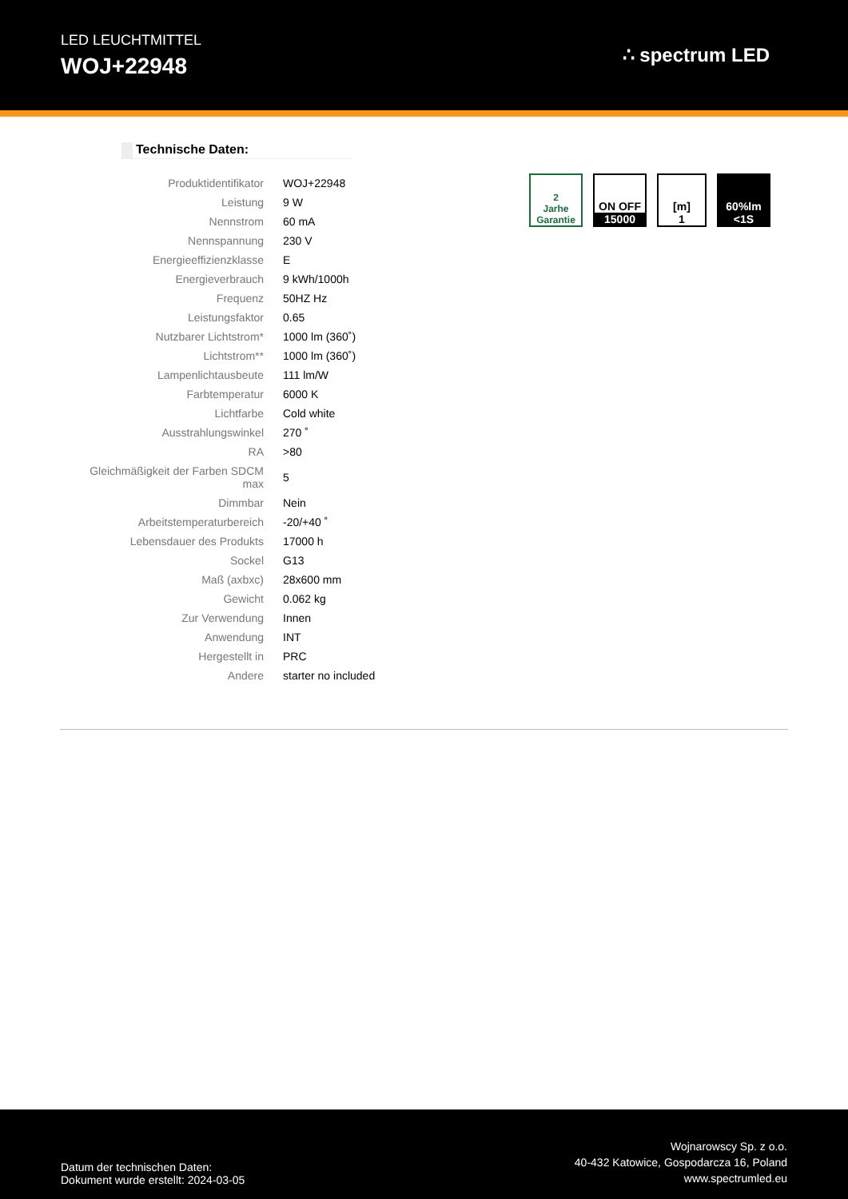LED LEUCHTMITTEL
WOJ+22948
∴ spectrum LED
Technische Daten:
| Produktidentifikator | WOJ+22948 |
| Leistung | 9 W |
| Nennstrom | 60 mA |
| Nennspannung | 230 V |
| Energieeffizienzklasse | E |
| Energieverbrauch | 9 kWh/1000h |
| Frequenz | 50HZ Hz |
| Leistungsfaktor | 0.65 |
| Nutzbarer Lichtstrom* | 1000 lm (360˚) |
| Lichtstrom** | 1000 lm (360˚) |
| Lampenlichtausbeute | 111 lm/W |
| Farbtemperatur | 6000 K |
| Lichtfarbe | Cold white |
| Ausstrahlungswinkel | 270 ˚ |
| RA | >80 |
| Gleichmäßigkeit der Farben SDCM max | 5 |
| Dimmbar | Nein |
| Arbeitstemperaturbereich | -20/+40 ˚ |
| Lebensdauer des Produkts | 17000 h |
| Sockel | G13 |
| Maß (axbxc) | 28x600 mm |
| Gewicht | 0.062 kg |
| Zur Verwendung | Innen |
| Anwendung | INT |
| Hergestellt in | PRC |
| Andere | starter no included |
2
Jarhe
Garantie
ON OFF
15000
[m]
1
60%lm
<1S
Datum der technischen Daten:
Dokument wurde erstellt: 2024-03-05
Wojnarowscy Sp. z o.o.
40-432 Katowice, Gospodarcza 16, Poland
www.spectrumled.eu